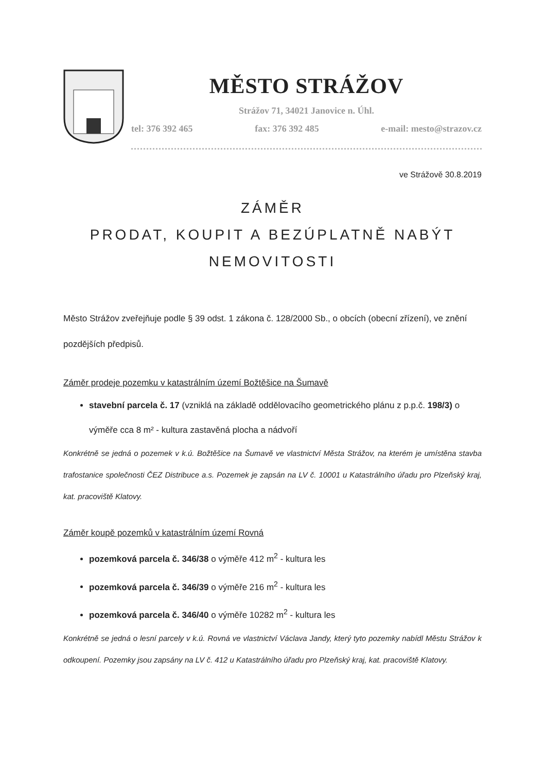MĚSTO STRÁŽOV
Strážov 71, 34021 Janovice n. Úhl.
tel: 376 392 465 fax: 376 392 485 e-mail: mesto@strazov.cz
ve Strážově 30.8.2019
ZÁMĚR
PRODAT, KOUPIT A BEZÚPLATNĚ NABÝT
NEMOVITOSTI
Město Strážov zveřejňuje podle § 39 odst. 1 zákona č. 128/2000 Sb., o obcích (obecní zřízení), ve znění pozdějších předpisů.
Záměr prodeje pozemku v katastrálním území Božtěšice na Šumavě
stavební parcela č. 17 (vzniklá na základě oddělovacího geometrického plánu z p.p.č. 198/3) o výměře cca 8 m² - kultura zastavěná plocha a nádvoří
Konkrétně se jedná o pozemek v k.ú. Božtěšice na Šumavě ve vlastnictví Města Strážov, na kterém je umístěna stavba trafostanice společnosti ČEZ Distribuce a.s. Pozemek je zapsán na LV č. 10001 u Katastrálního úřadu pro Plzeňský kraj, kat. pracoviště Klatovy.
Záměr koupě pozemků v katastrálním území Rovná
pozemková parcela č. 346/38 o výměře 412 m<sup>2</sup> - kultura les
pozemková parcela č. 346/39 o výměře 216 m<sup>2</sup> - kultura les
pozemková parcela č. 346/40 o výměře 10282 m<sup>2</sup> - kultura les
Konkrétně se jedná o lesní parcely v k.ú. Rovná ve vlastnictví Václava Jandy, který tyto pozemky nabídl Městu Strážov k odkoupení. Pozemky jsou zapsány na LV č. 412 u Katastrálního úřadu pro Plzeňský kraj, kat. pracoviště Klatovy.